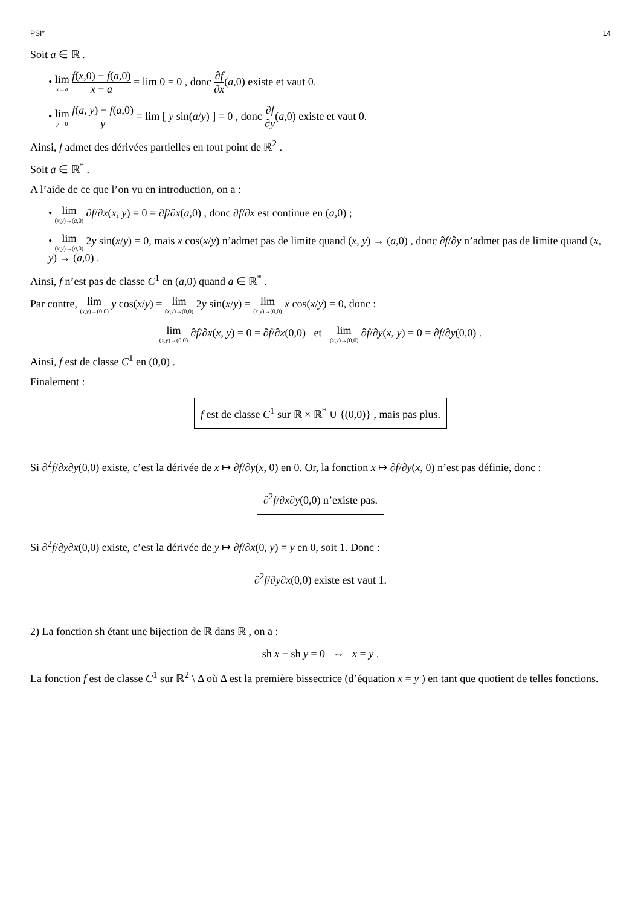PSI* 14
Soit a ∈ ℝ .
• lim x→a f(x,0) − f(a,0) x − a = lim 0 = 0 , donc ∂f ∂x(a,0) existe et vaut 0.
• lim y→0 f(a, y) − f(a,0) y = lim [ y sin(a/y) ] = 0 , donc ∂f ∂y(a,0) existe et vaut 0.
Ainsi, f admet des dérivées partielles en tout point de ℝ<sup>2</sup> .
Soit a ∈ ℝ<sup>*</sup> .
A l’aide de ce que l’on vu en introduction, on a :
• lim (x,y)→(a,0) ∂f/∂x(x, y) = 0 = ∂f/∂x(a,0) , donc ∂f/∂x est continue en (a,0) ;
• lim (x,y)→(a,0) 2y sin(x/y) = 0, mais x cos(x/y) n’admet pas de limite quand (x, y) → (a,0) , donc ∂f/∂y n’admet pas de limite quand (x, y) → (a,0) .
Ainsi, f n’est pas de classe C<sup>1</sup> en (a,0) quand a ∈ ℝ<sup>*</sup> .
Par contre, lim (x,y)→(0,0) y cos(x/y) = lim (x,y)→(0,0) 2y sin(x/y) = lim (x,y)→(0,0) x cos(x/y) = 0, donc :
lim (x,y)→(0,0) ∂f/∂x(x, y) = 0 = ∂f/∂x(0,0) et lim (x,y)→(0,0) ∂f/∂y(x, y) = 0 = ∂f/∂y(0,0) .
Ainsi, f est de classe C<sup>1</sup> en (0,0) .
Finalement :
f est de classe C<sup>1</sup> sur ℝ × ℝ<sup>*</sup> ∪ {(0,0)} , mais pas plus.
Si ∂<sup>2</sup>f/∂x∂y(0,0) existe, c’est la dérivée de x ↦ ∂f/∂y(x, 0) en 0. Or, la fonction x ↦ ∂f/∂y(x, 0) n’est pas définie, donc :
∂<sup>2</sup>f/∂x∂y(0,0) n’existe pas.
Si ∂<sup>2</sup>f/∂y∂x(0,0) existe, c’est la dérivée de y ↦ ∂f/∂x(0, y) = y en 0, soit 1. Donc :
∂<sup>2</sup>f/∂y∂x(0,0) existe est vaut 1.
2) La fonction sh étant une bijection de ℝ dans ℝ , on a :
sh x − sh y = 0 ⇔ x = y .
La fonction f est de classe C<sup>1</sup> sur ℝ<sup>2</sup> \ Δ où Δ est la première bissectrice (d’équation x = y ) en tant que quotient de telles fonctions.